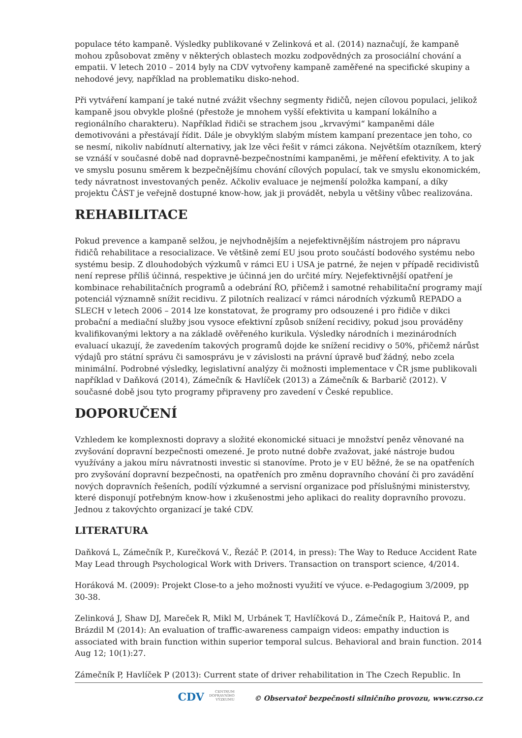populace této kampaně. Výsledky publikované v Zelinková et al. (2014) naznačují, že kampaně mohou způsobovat změny v některých oblastech mozku zodpovědných za prosociální chování a empatii. V letech 2010 – 2014 byly na CDV vytvořeny kampaně zaměřené na specifické skupiny a nehodové jevy, například na problematiku disko-nehod.
Při vytváření kampaní je také nutné zvážit všechny segmenty řidičů, nejen cílovou populaci, jelikož kampaně jsou obvykle plošné (přestože je mnohem vyšší efektivita u kampaní lokálního a regionálního charakteru). Například řidiči se strachem jsou „krvavými“ kampaněmi dále demotivováni a přestávají řídit. Dále je obvyklým slabým místem kampaní prezentace jen toho, co se nesmí, nikoliv nabídnutí alternativy, jak lze věci řešit v rámci zákona. Největším otazníkem, který se vznáší v současné době nad dopravně-bezpečnostními kampaněmi, je měření efektivity. A to jak ve smyslu posunu směrem k bezpečnějšímu chování cílových populací, tak ve smyslu ekonomickém, tedy návratnost investovaných peněz. Ačkoliv evaluace je nejmenší položka kampaní, a díky projektu ČÁST je veřejně dostupné know-how, jak ji provádět, nebyla u většiny vůbec realizována.
REHABILITACE
Pokud prevence a kampaně selžou, je nejvhodnějším a nejefektivnějším nástrojem pro nápravu řidičů rehabilitace a resocializace. Ve většině zemí EU jsou proto součástí bodového systému nebo systému besip. Z dlouhodobých výzkumů v rámci EU i USA je patrné, že nejen v případě recidivistů není represe příliš účinná, respektive je účinná jen do určité míry. Nejefektivnější opatření je kombinace rehabilitačních programů a odebrání ŘO, přičemž i samotné rehabilitační programy mají potenciál významně snížit recidivu. Z pilotních realizací v rámci národních výzkumů REPADO a SLECH v letech 2006 – 2014 lze konstatovat, že programy pro odsouzené i pro řidiče v dikci probační a mediační služby jsou vysoce efektivní způsob snížení recidivy, pokud jsou prováděny kvalifikovanými lektory a na základě ověřeného kurikula. Výsledky národních i mezinárodních evaluací ukazují, že zavedením takových programů dojde ke snížení recidivy o 50%, přičemž nárůst výdajů pro státní správu či samosprávu je v závislosti na právní úpravě buď žádný, nebo zcela minimální. Podrobné výsledky, legislativní analýzy či možnosti implementace v ČR jsme publikovali například v Daňková (2014), Zámečník & Havlíček (2013) a Zámečník & Barbarič (2012). V současné době jsou tyto programy připraveny pro zavedení v České republice.
DOPORUČENÍ
Vzhledem ke komplexnosti dopravy a složité ekonomické situaci je množství peněz věnované na zvyšování dopravní bezpečnosti omezené. Je proto nutné dobře zvažovat, jaké nástroje budou využívány a jakou míru návratnosti investic si stanovíme. Proto je v EU běžné, že se na opatřeních pro zvyšování dopravní bezpečnosti, na opatřeních pro změnu dopravního chování či pro zavádění nových dopravních řešeních, podílí výzkumné a servisní organizace pod příslušnými ministerstvy, které disponují potřebným know-how i zkušenostmi jeho aplikaci do reality dopravního provozu. Jednou z takovýchto organizací je také CDV.
LITERATURA
Daňková L, Zámečník P., Kurečková V., Řezáč P. (2014, in press): The Way to Reduce Accident Rate May Lead through Psychological Work with Drivers. Transaction on transport science, 4/2014.
Horáková M. (2009): Projekt Close-to a jeho možnosti využití ve výuce. e-Pedagogium 3/2009, pp 30-38.
Zelinková J, Shaw DJ, Mareček R, Mikl M, Urbánek T, Havlíčková D., Zámečník P., Haitová P., and Brázdil M (2014): An evaluation of traffic-awareness campaign videos: empathy induction is associated with brain function within superior temporal sulcus. Behavioral and brain function. 2014 Aug 12; 10(1):27.
Zámečník P, Havlíček P (2013): Current state of driver rehabilitation in The Czech Republic. In
CDV CENTRUM
DOPRAVNÍHO
VÝZKUMU © Observatoř bezpečnosti silničního provozu, www.czrso.cz